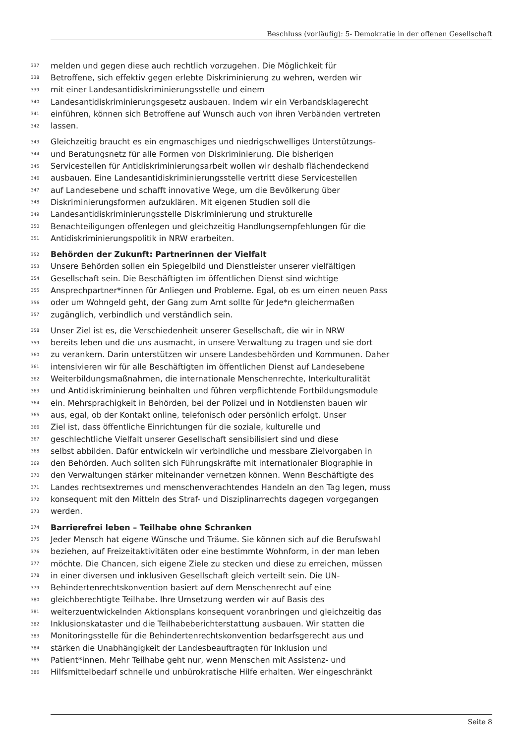Beschluss (vorläufig): 5- Demokratie in der offenen Gesellschaft
337 melden und gegen diese auch rechtlich vorzugehen. Die Möglichkeit für
338 Betroffene, sich effektiv gegen erlebte Diskriminierung zu wehren, werden wir
339 mit einer Landesantidiskriminierungsstelle und einem
340 Landesantidiskriminierungsgesetz ausbauen. Indem wir ein Verbandsklagerecht
341 einführen, können sich Betroffene auf Wunsch auch von ihren Verbänden vertreten
342 lassen.
343 Gleichzeitig braucht es ein engmaschiges und niedrigschwelliges Unterstützungs-
344 und Beratungsnetz für alle Formen von Diskriminierung. Die bisherigen
345 Servicestellen für Antidiskriminierungsarbeit wollen wir deshalb flächendeckend
346 ausbauen. Eine Landesantidiskriminierungsstelle vertritt diese Servicestellen
347 auf Landesebene und schafft innovative Wege, um die Bevölkerung über
348 Diskriminierungsformen aufzuklären. Mit eigenen Studien soll die
349 Landesantidiskriminierungsstelle Diskriminierung und strukturelle
350 Benachteiligungen offenlegen und gleichzeitig Handlungsempfehlungen für die
351 Antidiskriminierungspolitik in NRW erarbeiten.
352 Behörden der Zukunft: Partnerinnen der Vielfalt
353 Unsere Behörden sollen ein Spiegelbild und Dienstleister unserer vielfältigen
354 Gesellschaft sein. Die Beschäftigten im öffentlichen Dienst sind wichtige
355 Ansprechpartner*innen für Anliegen und Probleme. Egal, ob es um einen neuen Pass
356 oder um Wohngeld geht, der Gang zum Amt sollte für Jede*n gleichermaßen
357 zugänglich, verbindlich und verständlich sein.
358 Unser Ziel ist es, die Verschiedenheit unserer Gesellschaft, die wir in NRW
359 bereits leben und die uns ausmacht, in unsere Verwaltung zu tragen und sie dort
360 zu verankern. Darin unterstützen wir unsere Landesbehörden und Kommunen. Daher
361 intensivieren wir für alle Beschäftigten im öffentlichen Dienst auf Landesebene
362 Weiterbildungsmaßnahmen, die internationale Menschenrechte, Interkulturalität
363 und Antidiskriminierung beinhalten und führen verpflichtende Fortbildungsmodule
364 ein. Mehrsprachigkeit in Behörden, bei der Polizei und in Notdiensten bauen wir
365 aus, egal, ob der Kontakt online, telefonisch oder persönlich erfolgt. Unser
366 Ziel ist, dass öffentliche Einrichtungen für die soziale, kulturelle und
367 geschlechtliche Vielfalt unserer Gesellschaft sensibilisiert sind und diese
368 selbst abbilden. Dafür entwickeln wir verbindliche und messbare Zielvorgaben in
369 den Behörden. Auch sollten sich Führungskräfte mit internationaler Biographie in
370 den Verwaltungen stärker miteinander vernetzen können. Wenn Beschäftigte des
371 Landes rechtsextremes und menschenverachtendes Handeln an den Tag legen, muss
372 konsequent mit den Mitteln des Straf- und Disziplinarrechts dagegen vorgegangen
373 werden.
374 Barrierefrei leben – Teilhabe ohne Schranken
375 Jeder Mensch hat eigene Wünsche und Träume. Sie können sich auf die Berufswahl
376 beziehen, auf Freizeitaktivitäten oder eine bestimmte Wohnform, in der man leben
377 möchte. Die Chancen, sich eigene Ziele zu stecken und diese zu erreichen, müssen
378 in einer diversen und inklusiven Gesellschaft gleich verteilt sein. Die UN-
379 Behindertenrechtskonvention basiert auf dem Menschenrecht auf eine
380 gleichberechtigte Teilhabe. Ihre Umsetzung werden wir auf Basis des
381 weiterzuentwickelnden Aktionsplans konsequent voranbringen und gleichzeitig das
382 Inklusionskataster und die Teilhabeberichterstattung ausbauen. Wir statten die
383 Monitoringsstelle für die Behindertenrechtskonvention bedarfsgerecht aus und
384 stärken die Unabhängigkeit der Landesbeauftragten für Inklusion und
385 Patient*innen. Mehr Teilhabe geht nur, wenn Menschen mit Assistenz- und
386 Hilfsmittelbedarf schnelle und unbürokratische Hilfe erhalten. Wer eingeschränkt
Seite 8